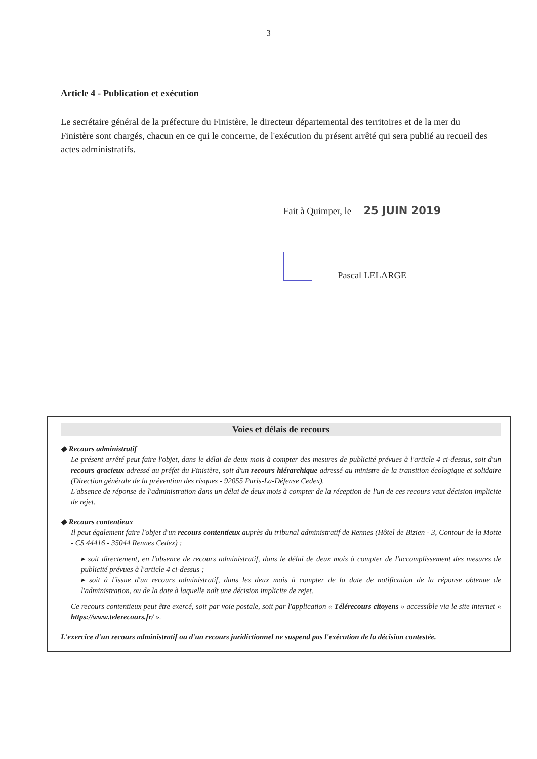3
Article 4 - Publication et exécution
Le secrétaire général de la préfecture du Finistère, le directeur départemental des territoires et de la mer du Finistère sont chargés, chacun en ce qui le concerne, de l'exécution du présent arrêté qui sera publié au recueil des actes administratifs.
Fait à Quimper, le 25 JUIN 2019
Pascal LELARGE
Voies et délais de recours
◆ Recours administratif
Le présent arrêté peut faire l'objet, dans le délai de deux mois à compter des mesures de publicité prévues à l'article 4 ci-dessus, soit d'un recours gracieux adressé au préfet du Finistère, soit d'un recours hiérarchique adressé au ministre de la transition écologique et solidaire (Direction générale de la prévention des risques - 92055 Paris-La-Défense Cedex).
L'absence de réponse de l'administration dans un délai de deux mois à compter de la réception de l'un de ces recours vaut décision implicite de rejet.
◆ Recours contentieux
Il peut également faire l'objet d'un recours contentieux auprès du tribunal administratif de Rennes (Hôtel de Bizien - 3, Contour de la Motte - CS 44416 - 35044 Rennes Cedex) :
▸ soit directement, en l'absence de recours administratif, dans le délai de deux mois à compter de l'accomplissement des mesures de publicité prévues à l'article 4 ci-dessus ;
▸ soit à l'issue d'un recours administratif, dans les deux mois à compter de la date de notification de la réponse obtenue de l'administration, ou de la date à laquelle naît une décision implicite de rejet.
Ce recours contentieux peut être exercé, soit par voie postale, soit par l'application « Télérecours citoyens » accessible via le site internet « https://www.telerecours.fr/ ».
L'exercice d'un recours administratif ou d'un recours juridictionnel ne suspend pas l'exécution de la décision contestée.